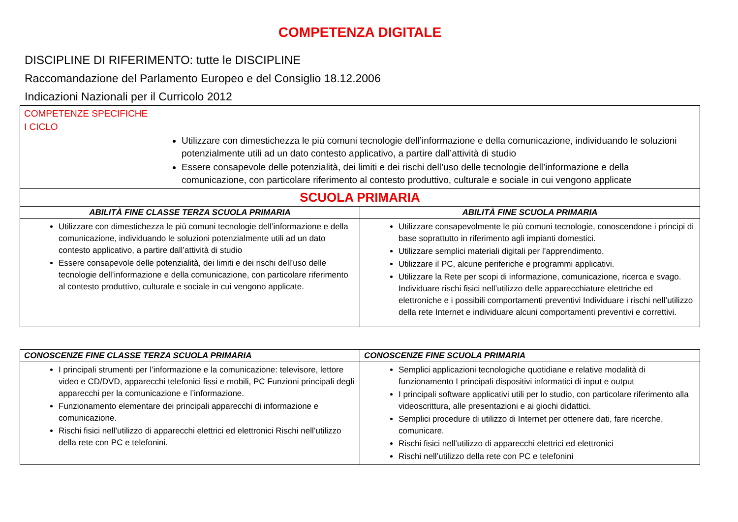COMPETENZA DIGITALE
DISCIPLINE DI RIFERIMENTO: tutte le DISCIPLINE
Raccomandazione del Parlamento Europeo e del Consiglio 18.12.2006
Indicazioni Nazionali per il Curricolo 2012
| COMPETENZE SPECIFICHE I CICLO Utilizzare con dimestichezza le più comuni tecnologie dell’informazione e della comunicazione, individuando le soluzioni potenzialmente utili ad un dato contesto applicativo, a partire dall’attività di studio Essere consapevole delle potenzialità, dei limiti e dei rischi dell’uso delle tecnologie dell’informazione e della comunicazione, con particolare riferimento al contesto produttivo, culturale e sociale in cui vengono applicate | |
| SCUOLA PRIMARIA | |
| ABILITÀ FINE CLASSE TERZA SCUOLA PRIMARIA | ABILITÀ FINE SCUOLA PRIMARIA |
| Utilizzare con dimestichezza le più comuni tecnologie dell’informazione e della comunicazione, individuando le soluzioni potenzialmente utili ad un dato contesto applicativo, a partire dall’attività di studio Essere consapevole delle potenzialità, dei limiti e dei rischi dell’uso delle tecnologie dell’informazione e della comunicazione, con particolare riferimento al contesto produttivo, culturale e sociale in cui vengono applicate. | Utilizzare consapevolmente le più comuni tecnologie, conoscendone i principi di base soprattutto in riferimento agli impianti domestici. Utilizzare semplici materiali digitali per l’apprendimento. Utilizzare il PC, alcune periferiche e programmi applicativi. Utilizzare la Rete per scopi di informazione, comunicazione, ricerca e svago. Individuare rischi fisici nell’utilizzo delle apparecchiature elettriche ed elettroniche e i possibili comportamenti preventivi Individuare i rischi nell’utilizzo della rete Internet e individuare alcuni comportamenti preventivi e correttivi. |
| CONOSCENZE FINE CLASSE TERZA SCUOLA PRIMARIA | CONOSCENZE FINE SCUOLA PRIMARIA |
| --- | --- |
| I principali strumenti per l’informazione e la comunicazione: televisore, lettore video e CD/DVD, apparecchi telefonici fissi e mobili, PC Funzioni principali degli apparecchi per la comunicazione e l’informazione. Funzionamento elementare dei principali apparecchi di informazione e comunicazione. Rischi fisici nell’utilizzo di apparecchi elettrici ed elettronici Rischi nell’utilizzo della rete con PC e telefonini. | Semplici applicazioni tecnologiche quotidiane e relative modalità di funzionamento I principali dispositivi informatici di input e output I principali software applicativi utili per lo studio, con particolare riferimento alla videoscrittura, alle presentazioni e ai giochi didattici. Semplici procedure di utilizzo di Internet per ottenere dati, fare ricerche, comunicare. Rischi fisici nell’utilizzo di apparecchi elettrici ed elettronici Rischi nell’utilizzo della rete con PC e telefonini |